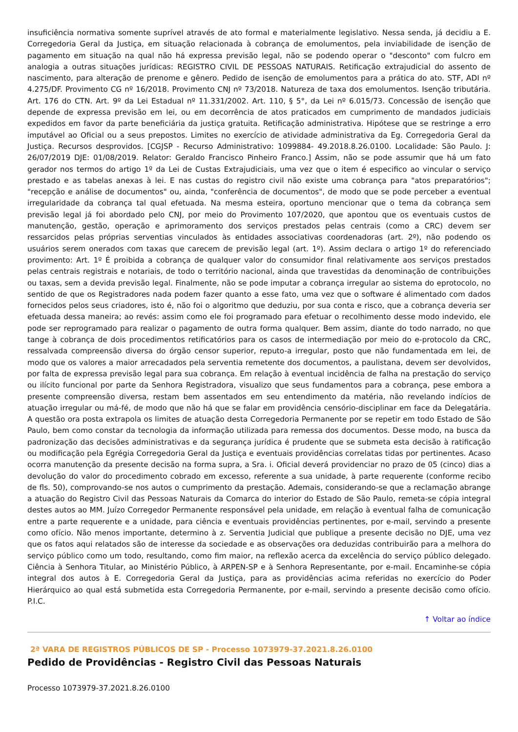insuficiência normativa somente suprível através de ato formal e materialmente legislativo. Nessa senda, já decidiu a E. Corregedoria Geral da Justiça, em situação relacionada à cobrança de emolumentos, pela inviabilidade de isenção de pagamento em situação na qual não há expressa previsão legal, não se podendo operar o "desconto" com fulcro em analogia a outras situações jurídicas: REGISTRO CIVIL DE PESSOAS NATURAIS. Retificação extrajudicial do assento de nascimento, para alteração de prenome e gênero. Pedido de isenção de emolumentos para a prática do ato. STF, ADI nº 4.275/DF. Provimento CG nº 16/2018. Provimento CNJ nº 73/2018. Natureza de taxa dos emolumentos. Isenção tributária. Art. 176 do CTN. Art. 9º da Lei Estadual nº 11.331/2002. Art. 110, § 5°, da Lei nº 6.015/73. Concessão de isenção que depende de expressa previsão em lei, ou em decorrência de atos praticados em cumprimento de mandados judiciais expedidos em favor da parte beneficiária da justiça gratuita. Retificação administrativa. Hipótese que se restringe a erro imputável ao Oficial ou a seus prepostos. Limites no exercício de atividade administrativa da Eg. Corregedoria Geral da Justiça. Recursos desprovidos. [CGJSP - Recurso Administrativo: 1099884- 49.2018.8.26.0100. Localidade: São Paulo. J: 26/07/2019 DJE: 01/08/2019. Relator: Geraldo Francisco Pinheiro Franco.] Assim, não se pode assumir que há um fato gerador nos termos do artigo 1º da Lei de Custas Extrajudiciais, uma vez que o item é especifico ao vincular o serviço prestado e as tabelas anexas à lei. E nas custas do registro civil não existe uma cobrança para "atos preparatórios"; "recepção e análise de documentos" ou, ainda, "conferência de documentos", de modo que se pode perceber a eventual irregularidade da cobrança tal qual efetuada. Na mesma esteira, oportuno mencionar que o tema da cobrança sem previsão legal já foi abordado pelo CNJ, por meio do Provimento 107/2020, que apontou que os eventuais custos de manutenção, gestão, operação e aprimoramento dos serviços prestados pelas centrais (como a CRC) devem ser ressarcidos pelas próprias serventias vinculados às entidades associativas coordenadoras (art. 2º), não podendo os usuários serem onerados com taxas que carecem de previsão legal (art. 1º). Assim declara o artigo 1º do referenciado provimento: Art. 1º É proibida a cobrança de qualquer valor do consumidor final relativamente aos serviços prestados pelas centrais registrais e notariais, de todo o território nacional, ainda que travestidas da denominação de contribuições ou taxas, sem a devida previsão legal. Finalmente, não se pode imputar a cobrança irregular ao sistema do eprotocolo, no sentido de que os Registradores nada podem fazer quanto a esse fato, uma vez que o software é alimentado com dados fornecidos pelos seus criadores, isto é, não foi o algoritmo que deduziu, por sua conta e risco, que a cobrança deveria ser efetuada dessa maneira; ao revés: assim como ele foi programado para efetuar o recolhimento desse modo indevido, ele pode ser reprogramado para realizar o pagamento de outra forma qualquer. Bem assim, diante do todo narrado, no que tange à cobrança de dois procedimentos retificatórios para os casos de intermediação por meio do e-protocolo da CRC, ressalvada compreensão diversa do órgão censor superior, reputo-a irregular, posto que não fundamentada em lei, de modo que os valores a maior arrecadados pela serventia remetente dos documentos, a paulistana, devem ser devolvidos, por falta de expressa previsão legal para sua cobrança. Em relação à eventual incidência de falha na prestação do serviço ou ilícito funcional por parte da Senhora Registradora, visualizo que seus fundamentos para a cobrança, pese embora a presente compreensão diversa, restam bem assentados em seu entendimento da matéria, não revelando indícios de atuação irregular ou má-fé, de modo que não há que se falar em providência censório-disciplinar em face da Delegatária. A questão ora posta extrapola os limites de atuação desta Corregedoria Permanente por se repetir em todo Estado de São Paulo, bem como constar da tecnologia da informação utilizada para remessa dos documentos. Desse modo, na busca da padronização das decisões administrativas e da segurança jurídica é prudente que se submeta esta decisão à ratificação ou modificação pela Egrégia Corregedoria Geral da Justiça e eventuais providências correlatas tidas por pertinentes. Acaso ocorra manutenção da presente decisão na forma supra, a Sra. i. Oficial deverá providenciar no prazo de 05 (cinco) dias a devolução do valor do procedimento cobrado em excesso, referente a sua unidade, à parte requerente (conforme recibo de fls. 50), comprovando-se nos autos o cumprimento da prestação. Ademais, considerando-se que a reclamação abrange a atuação do Registro Civil das Pessoas Naturais da Comarca do interior do Estado de São Paulo, remeta-se cópia integral destes autos ao MM. Juízo Corregedor Permanente responsável pela unidade, em relação à eventual falha de comunicação entre a parte requerente e a unidade, para ciência e eventuais providências pertinentes, por e-mail, servindo a presente como ofício. Não menos importante, determino à z. Serventia Judicial que publique a presente decisão no DJE, uma vez que os fatos aqui relatados são de interesse da sociedade e as observações ora deduzidas contribuirão para a melhora do serviço público como um todo, resultando, como fim maior, na reflexão acerca da excelência do serviço público delegado. Ciência à Senhora Titular, ao Ministério Público, à ARPEN-SP e à Senhora Representante, por e-mail. Encaminhe-se cópia integral dos autos à E. Corregedoria Geral da Justiça, para as providências acima referidas no exercício do Poder Hierárquico ao qual está submetida esta Corregedoria Permanente, por e-mail, servindo a presente decisão como ofício. P.I.C.
↑ Voltar ao índice
2ª VARA DE REGISTROS PÚBLICOS DE SP - Processo 1073979-37.2021.8.26.0100
Pedido de Providências - Registro Civil das Pessoas Naturais
Processo 1073979-37.2021.8.26.0100